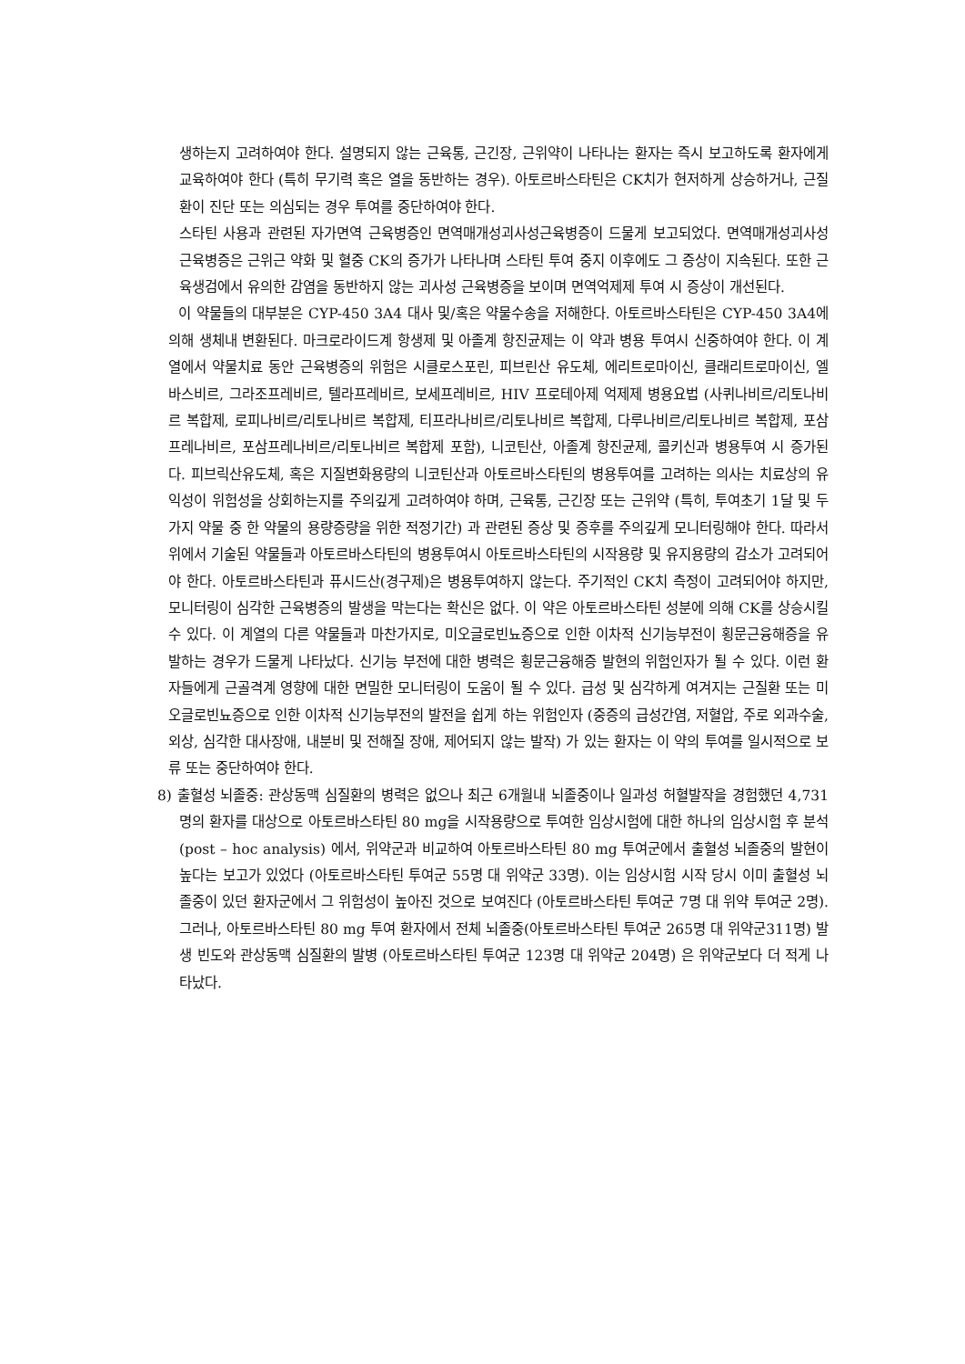생하는지 고려하여야 한다. 설명되지 않는 근육통, 근긴장, 근위약이 나타나는 환자는 즉시 보고하도록 환자에게 교육하여야 한다 (특히 무기력 혹은 열을 동반하는 경우). 아토르바스타틴은 CK치가 현저하게 상승하거나, 근질환이 진단 또는 의심되는 경우 투여를 중단하여야 한다.
스타틴 사용과 관련된 자가면역 근육병증인 면역매개성괴사성근육병증이 드물게 보고되었다. 면역매개성괴사성근육병증은 근위근 약화 및 혈중 CK의 증가가 나타나며 스타틴 투여 중지 이후에도 그 증상이 지속된다. 또한 근육생검에서 유의한 감염을 동반하지 않는 괴사성 근육병증을 보이며 면역억제제 투여 시 증상이 개선된다.
이 약물들의 대부분은 CYP-450 3A4 대사 및/혹은 약물수송을 저해한다. 아토르바스타틴은 CYP-450 3A4에 의해 생체내 변환된다. 마크로라이드계 항생제 및 아졸계 항진균제는 이 약과 병용 투여시 신중하여야 한다. 이 계열에서 약물치료 동안 근육병증의 위험은 시클로스포린, 피브린산 유도체, 에리트로마이신, 클래리트로마이신, 엘바스비르, 그라조프레비르, 텔라프레비르, 보세프레비르, HIV 프로테아제 억제제 병용요법 (사퀴나비르/리토나비르 복합제, 로피나비르/리토나비르 복합제, 티프라나비르/리토나비르 복합제, 다루나비르/리토나비르 복합제, 포삼프레나비르, 포삼프레나비르/리토나비르 복합제 포함), 니코틴산, 아졸계 항진균제, 콜키신과 병용투여 시 증가된다. 피브릭산유도체, 혹은 지질변화용량의 니코틴산과 아토르바스타틴의 병용투여를 고려하는 의사는 치료상의 유익성이 위험성을 상회하는지를 주의깊게 고려하여야 하며, 근육통, 근긴장 또는 근위약 (특히, 투여초기 1달 및 두 가지 약물 중 한 약물의 용량증량을 위한 적정기간) 과 관련된 증상 및 증후를 주의깊게 모니터링해야 한다. 따라서 위에서 기술된 약물들과 아토르바스타틴의 병용투여시 아토르바스타틴의 시작용량 및 유지용량의 감소가 고려되어야 한다. 아토르바스타틴과 퓨시드산(경구제)은 병용투여하지 않는다. 주기적인 CK치 측정이 고려되어야 하지만, 모니터링이 심각한 근육병증의 발생을 막는다는 확신은 없다. 이 약은 아토르바스타틴 성분에 의해 CK를 상승시킬 수 있다. 이 계열의 다른 약물들과 마찬가지로, 미오글로빈뇨증으로 인한 이차적 신기능부전이 횡문근융해증을 유발하는 경우가 드물게 나타났다. 신기능 부전에 대한 병력은 횡문근융해증 발현의 위험인자가 될 수 있다. 이런 환자들에게 근골격계 영향에 대한 면밀한 모니터링이 도움이 될 수 있다. 급성 및 심각하게 여겨지는 근질환 또는 미오글로빈뇨증으로 인한 이차적 신기능부전의 발전을 쉽게 하는 위험인자 (중증의 급성간염, 저혈압, 주로 외과수술, 외상, 심각한 대사장애, 내분비 및 전해질 장애, 제어되지 않는 발작) 가 있는 환자는 이 약의 투여를 일시적으로 보류 또는 중단하여야 한다.
8) 출혈성 뇌졸중: 관상동맥 심질환의 병력은 없으나 최근 6개월내 뇌졸중이나 일과성 허혈발작을 경험했던 4,731명의 환자를 대상으로 아토르바스타틴 80 mg을 시작용량으로 투여한 임상시험에 대한 하나의 임상시험 후 분석 (post – hoc analysis) 에서, 위약군과 비교하여 아토르바스타틴 80 mg 투여군에서 출혈성 뇌졸중의 발현이 높다는 보고가 있었다 (아토르바스타틴 투여군 55명 대 위약군 33명). 이는 임상시험 시작 당시 이미 출혈성 뇌졸중이 있던 환자군에서 그 위험성이 높아진 것으로 보여진다 (아토르바스타틴 투여군 7명 대 위약 투여군 2명). 그러나, 아토르바스타틴 80 mg 투여 환자에서 전체 뇌졸중(아토르바스타틴 투여군 265명 대 위약군311명) 발생 빈도와 관상동맥 심질환의 발병 (아토르바스타틴 투여군 123명 대 위약군 204명) 은 위약군보다 더 적게 나타났다.